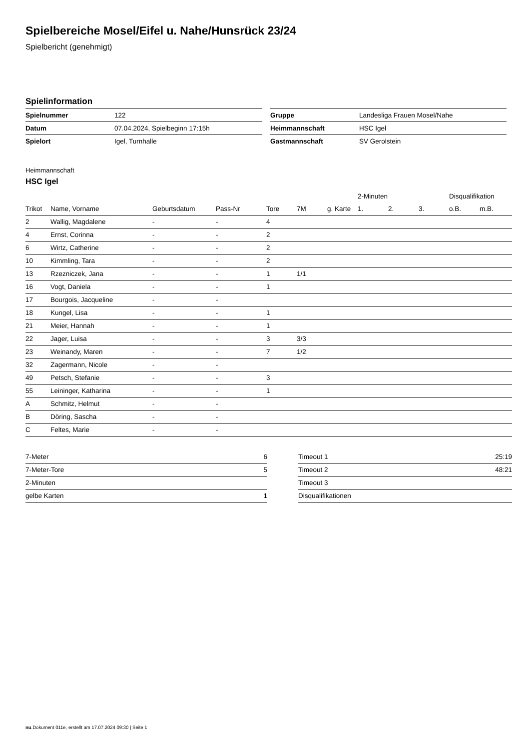Spielbereiche Mosel/Eifel u. Nahe/Hunsrück 23/24
Spielbericht (genehmigt)
Spielinformation
| Spielnummer | 122 |
| Datum | 07.04.2024, Spielbeginn 17:15h |
| Spielort | Igel, Turnhalle |
| Gruppe | Landesliga Frauen Mosel/Nahe |
| Heimmannschaft | HSC Igel |
| Gastmannschaft | SV Gerolstein |
Heimmannschaft
HSC Igel
| | | | | | | | 2-Minuten | | | Disqualifikation | |
| --- | --- | --- | --- | --- | --- | --- | --- | --- | --- | --- | --- |
| Trikot | Name, Vorname | Geburtsdatum | Pass-Nr | Tore | 7M | g. Karte | 1. | 2. | 3. | o.B. | m.B. |
| 2 | Wallig, Magdalene | - | - | 4 | | | | | | | |
| 4 | Ernst, Corinna | - | - | 2 | | | | | | | |
| 6 | Wirtz, Catherine | - | - | 2 | | | | | | | |
| 10 | Kimmling, Tara | - | - | 2 | | | | | | | |
| 13 | Rzezniczek, Jana | - | - | 1 | 1/1 | | | | | | |
| 16 | Vogt, Daniela | - | - | 1 | | | | | | | |
| 17 | Bourgois, Jacqueline | - | - | | | | | | | | |
| 18 | Kungel, Lisa | - | - | 1 | | | | | | | |
| 21 | Meier, Hannah | - | - | 1 | | | | | | | |
| 22 | Jager, Luisa | - | - | 3 | 3/3 | | | | | | |
| 23 | Weinandy, Maren | - | - | 7 | 1/2 | | | | | | |
| 32 | Zagermann, Nicole | - | - | | | | | | | | |
| 49 | Petsch, Stefanie | - | - | 3 | | | | | | | |
| 55 | Leininger, Katharina | - | - | 1 | | | | | | | |
| A | Schmitz, Helmut | - | - | | | | | | | | |
| B | Döring, Sascha | - | - | | | | | | | | |
| C | Feltes, Marie | - | - | | | | | | | | |
| 7-Meter | 6 |
| 7-Meter-Tore | 5 |
| 2-Minuten | |
| gelbe Karten | 1 |
| Timeout 1 | 25:19 |
| Timeout 2 | 48:21 |
| Timeout 3 | |
| Disqualifikationen | |
nu.Dokument 011e, erstellt am 17.07.2024 09:30 | Seite 1